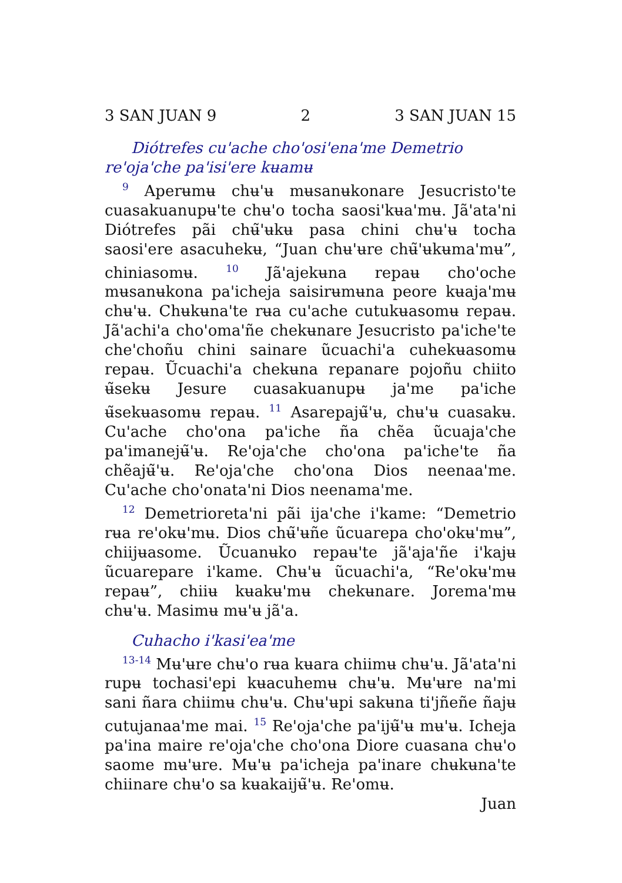3 SAN JUAN 9 2 3 SAN JUAN 15
Diótrefes cu'ache cho'osi'ena'me Demetrio re'oja'che pa'isi'ere kʉamʉ
<sup>9</sup> Aperʉmʉ chʉ'ʉ mʉsanʉkonare Jesucristo'te cuasakuanupʉ'te chʉ'o tocha saosi'kʉa'mʉ. Jã'ata'ni Diótrefes pãi chʉ̃'ʉkʉ pasa chini chʉ'ʉ tocha saosi'ere asacuhekʉ, “Juan chʉ'ʉre chʉ̃'ʉkʉma'mʉ”, chiniasomʉ. <sup>10</sup> Jã'ajekʉna repaʉ cho'oche mʉsanʉkona pa'icheja saisirʉmʉna peore kʉaja'mʉ chʉ'ʉ. Chʉkʉna'te rʉa cu'ache cutukʉasomʉ repaʉ. Jã'achi'a cho'oma'ñe chekʉnare Jesucristo pa'iche'te che'choñu chini sainare ũcuachi'a cuhekʉasomʉ repaʉ. Ũcuachi'a chekʉna repanare pojoñu chiito ʉ̃sekʉ Jesure cuasakuanupʉ ja'me pa'iche ʉ̃sekʉasomʉ repaʉ. <sup>11</sup> Asarepajʉ̃'ʉ, chʉ'ʉ cuasakʉ. Cu'ache cho'ona pa'iche ña chẽa ũcuaja'che pa'imanejʉ̃'ʉ. Re'oja'che cho'ona pa'iche'te ña chẽajʉ̃'ʉ. Re'oja'che cho'ona Dios neenaa'me. Cu'ache cho'onata'ni Dios neenama'me.
<sup>12</sup> Demetrioreta'ni pãi ija'che i'kame: “Demetrio rʉa re'okʉ'mʉ. Dios chʉ̃'ʉñe ũcuarepa cho'okʉ'mʉ”, chiijʉasome. Ũcuanʉko repaʉ'te jã'aja'ñe i'kajʉ ũcuarepare i'kame. Chʉ'ʉ ũcuachi'a, “Re'okʉ'mʉ repaʉ”, chiiʉ kʉakʉ'mʉ chekʉnare. Jorema'mʉ chʉ'ʉ. Masimʉ mʉ'ʉ jã'a.
Cuhacho i'kasi'ea'me
<sup>13-14</sup> Mʉ'ʉre chʉ'o rʉa kʉara chiimʉ chʉ'ʉ. Jã'ata'ni rupʉ tochasi'epi kʉacuhemʉ chʉ'ʉ. Mʉ'ʉre na'mi sani ñara chiimʉ chʉ'ʉ. Chʉ'ʉpi sakʉna ti'jñeñe ñajʉ cutujanaa'me mai. <sup>15</sup> Re'oja'che pa'ijʉ̃'ʉ mʉ'ʉ. Icheja pa'ina maire re'oja'che cho'ona Diore cuasana chʉ'o saome mʉ'ʉre. Mʉ'ʉ pa'icheja pa'inare chʉkʉna'te chiinare chʉ'o sa kʉakaijʉ̃'ʉ. Re'omʉ.
Juan